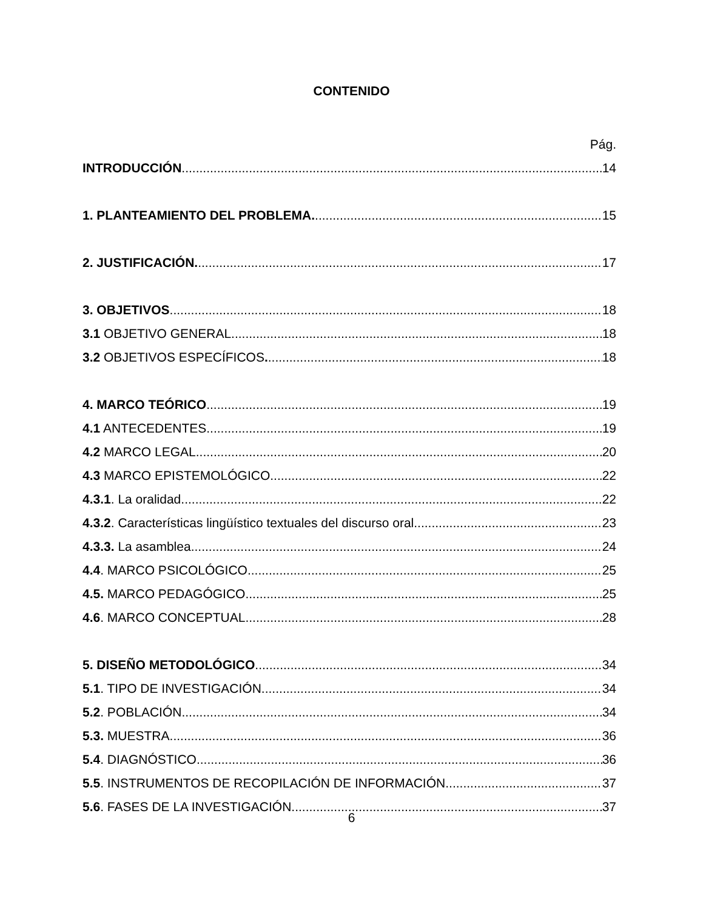CONTENIDO
Pág.
INTRODUCCIÓN. 14
1. PLANTEAMIENTO DEL PROBLEMA. 15
2. JUSTIFICACIÓN. 17
3. OBJETIVOS. 18
3.1 OBJETIVO GENERAL. 18
3.2 OBJETIVOS ESPECÍFICOS. 18
4. MARCO TEÓRICO. 19
4.1 ANTECEDENTES. 19
4.2 MARCO LEGAL. 20
4.3 MARCO EPISTEMOLÓGICO. 22
4.3.1. La oralidad. 22
4.3.2. Características lingüístico textuales del discurso oral. 23
4.3.3. La asamblea. 24
4.4. MARCO PSICOLÓGICO. 25
4.5. MARCO PEDAGÓGICO. 25
4.6. MARCO CONCEPTUAL. 28
5. DISEÑO METODOLÓGICO. 34
5.1. TIPO DE INVESTIGACIÓN. 34
5.2. POBLACIÓN. 34
5.3. MUESTRA. 36
5.4. DIAGNÓSTICO. 36
5.5. INSTRUMENTOS DE RECOPILACIÓN DE INFORMACIÓN. 37
5.6. FASES DE LA INVESTIGACIÓN. 37
6